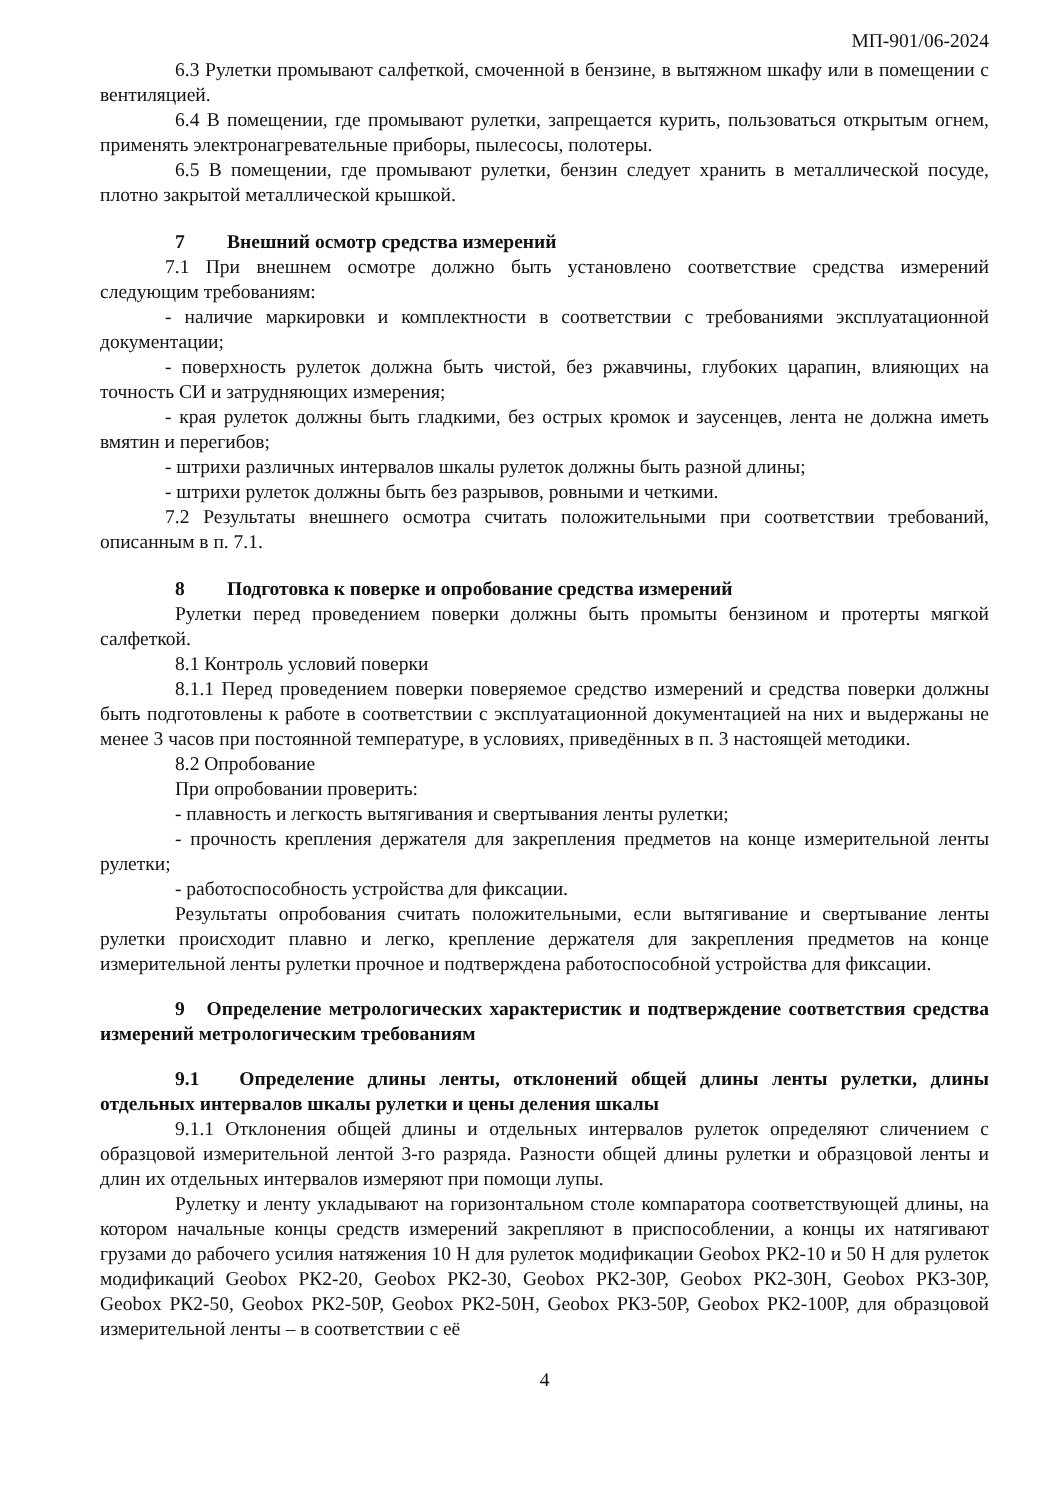МП-901/06-2024
6.3 Рулетки промывают салфеткой, смоченной в бензине, в вытяжном шкафу или в помещении с вентиляцией.
6.4 В помещении, где промывают рулетки, запрещается курить, пользоваться открытым огнем, применять электронагревательные приборы, пылесосы, полотеры.
6.5 В помещении, где промывают рулетки, бензин следует хранить в металлической посуде, плотно закрытой металлической крышкой.
7 Внешний осмотр средства измерений
7.1 При внешнем осмотре должно быть установлено соответствие средства измерений следующим требованиям:
- наличие маркировки и комплектности в соответствии с требованиями эксплуатационной документации;
- поверхность рулеток должна быть чистой, без ржавчины, глубоких царапин, влияющих на точность СИ и затрудняющих измерения;
- края рулеток должны быть гладкими, без острых кромок и заусенцев, лента не должна иметь вмятин и перегибов;
- штрихи различных интервалов шкалы рулеток должны быть разной длины;
- штрихи рулеток должны быть без разрывов, ровными и четкими.
7.2 Результаты внешнего осмотра считать положительными при соответствии требований, описанным в п. 7.1.
8 Подготовка к поверке и опробование средства измерений
Рулетки перед проведением поверки должны быть промыты бензином и протерты мягкой салфеткой.
8.1 Контроль условий поверки
8.1.1 Перед проведением поверки поверяемое средство измерений и средства поверки должны быть подготовлены к работе в соответствии с эксплуатационной документацией на них и выдержаны не менее 3 часов при постоянной температуре, в условиях, приведённых в п. 3 настоящей методики.
8.2 Опробование
При опробовании проверить:
- плавность и легкость вытягивания и свертывания ленты рулетки;
- прочность крепления держателя для закрепления предметов на конце измерительной ленты рулетки;
- работоспособность устройства для фиксации.
Результаты опробования считать положительными, если вытягивание и свертывание ленты рулетки происходит плавно и легко, крепление держателя для закрепления предметов на конце измерительной ленты рулетки прочное и подтверждена работоспособной устройства для фиксации.
9 Определение метрологических характеристик и подтверждение соответствия средства измерений метрологическим требованиям
9.1 Определение длины ленты, отклонений общей длины ленты рулетки, длины отдельных интервалов шкалы рулетки и цены деления шкалы
9.1.1 Отклонения общей длины и отдельных интервалов рулеток определяют сличением с образцовой измерительной лентой 3-го разряда. Разности общей длины рулетки и образцовой ленты и длин их отдельных интервалов измеряют при помощи лупы.
Рулетку и ленту укладывают на горизонтальном столе компаратора соответствующей длины, на котором начальные концы средств измерений закрепляют в приспособлении, а концы их натягивают грузами до рабочего усилия натяжения 10 Н для рулеток модификации Geobox РК2-10 и 50 Н для рулеток модификаций Geobox РК2-20, Geobox РК2-30, Geobox РК2-30Р, Geobox РК2-30Н, Geobox РК3-30Р, Geobox РК2-50, Geobox РК2-50Р, Geobox РК2-50Н, Geobox РК3-50Р, Geobox РК2-100Р, для образцовой измерительной ленты – в соответствии с её
4